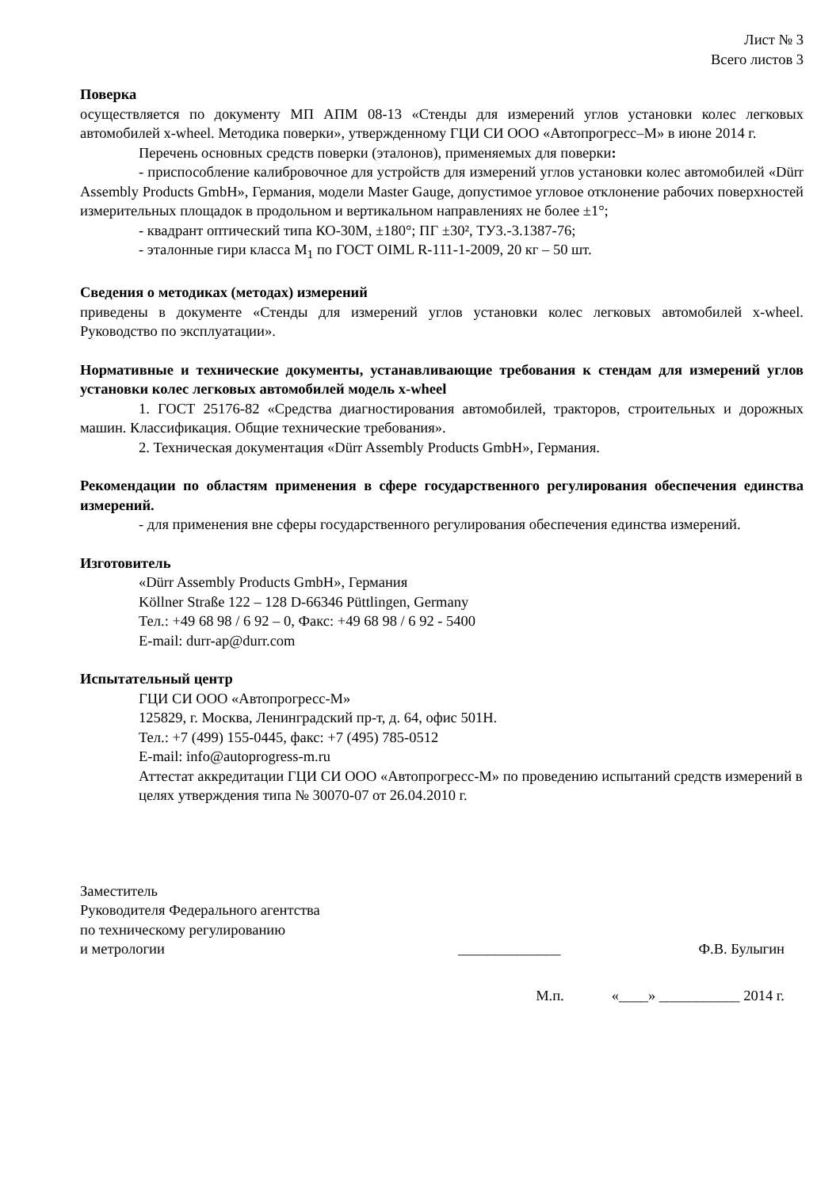Лист № 3
Всего листов 3
Поверка
осуществляется по документу МП АПМ 08-13 «Стенды для измерений углов установки колес легковых автомобилей x-wheel. Методика поверки», утвержденному ГЦИ СИ ООО «Автопрогресс–М» в июне 2014 г.
Перечень основных средств поверки (эталонов), применяемых для поверки:
- приспособление калибровочное для устройств для измерений углов установки колес автомобилей «Dürr Assembly Products GmbH», Германия, модели Master Gauge, допустимое угловое отклонение рабочих поверхностей измерительных площадок в продольном и вертикальном направлениях не более ±1°;
- квадрант оптический типа КО-30М, ±180°; ПГ ±30², ТУ3.-3.1387-76;
- эталонные гири класса М<sub>1</sub> по ГОСТ OIML R-111-1-2009, 20 кг – 50 шт.
Сведения о методиках (методах) измерений
приведены в документе «Стенды для измерений углов установки колес легковых автомобилей x-wheel. Руководство по эксплуатации».
Нормативные и технические документы, устанавливающие требования к стендам для измерений углов установки колес легковых автомобилей модель x-wheel
1. ГОСТ 25176-82 «Средства диагностирования автомобилей, тракторов, строительных и дорожных машин. Классификация. Общие технические требования».
2. Техническая документация «Dürr Assembly Products GmbH», Германия.
Рекомендации по областям применения в сфере государственного регулирования обеспечения единства измерений.
- для применения вне сферы государственного регулирования обеспечения единства измерений.
Изготовитель
«Dürr Assembly Products GmbH», Германия
Köllner Straße 122 – 128 D-66346 Püttlingen, Germany
Тел.: +49 68 98 / 6 92 – 0, Факс: +49 68 98 / 6 92 - 5400
E-mail: durr-ap@durr.com
Испытательный центр
ГЦИ СИ ООО «Автопрогресс-М»
125829, г. Москва, Ленинградский пр-т, д. 64, офис 501Н.
Тел.: +7 (499) 155-0445, факс: +7 (495) 785-0512
E-mail: info@autoprogress-m.ru
Аттестат аккредитации ГЦИ СИ ООО «Автопрогресс-М» по проведению испытаний средств измерений в целях утверждения типа № 30070-07 от 26.04.2010 г.
Заместитель
Руководителя Федерального агентства
по техническому регулированию
и метрологии
______________
Ф.В. Булыгин
М.п. «____» ___________ 2014 г.